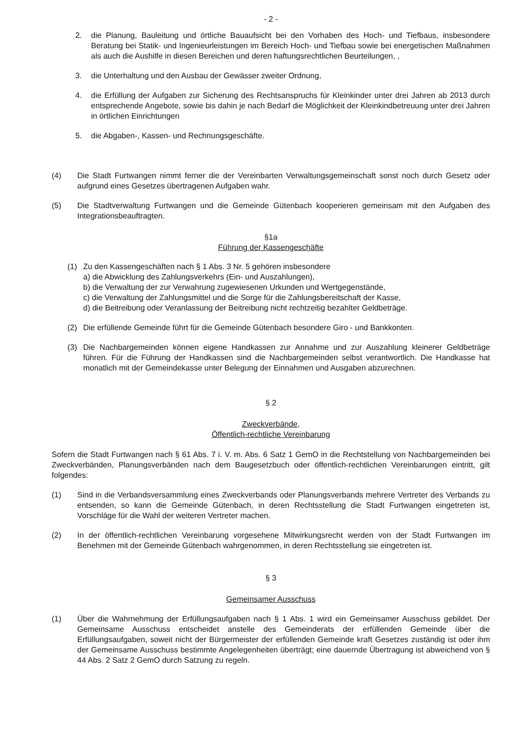- 2 -
2. die Planung, Bauleitung und örtliche Bauaufsicht bei den Vorhaben des Hoch- und Tiefbaus, insbesondere Beratung bei Statik- und Ingenieurleistungen im Bereich Hoch- und Tiefbau sowie bei energetischen Maßnahmen als auch die Aushilfe in diesen Bereichen und deren haftungsrechtlichen Beurteilungen, ,
3. die Unterhaltung und den Ausbau der Gewässer zweiter Ordnung,
4. die Erfüllung der Aufgaben zur Sicherung des Rechtsanspruchs für Kleinkinder unter drei Jahren ab 2013 durch entsprechende Angebote, sowie bis dahin je nach Bedarf die Möglichkeit der Kleinkindbetreuung unter drei Jahren in örtlichen Einrichtungen
5. die Abgaben-, Kassen- und Rechnungsgeschäfte.
(4) Die Stadt Furtwangen nimmt ferner die der Vereinbarten Verwaltungsgemeinschaft sonst noch durch Gesetz oder aufgrund eines Gesetzes übertragenen Aufgaben wahr.
(5) Die Stadtverwaltung Furtwangen und die Gemeinde Gütenbach kooperieren gemeinsam mit den Aufgaben des Integrationsbeauftragten.
§1a
Führung der Kassengeschäfte
(1) Zu den Kassengeschäften nach § 1 Abs. 3 Nr. 5 gehören insbesondere
a) die Abwicklung des Zahlungsverkehrs (Ein- und Auszahlungen),
b) die Verwaltung der zur Verwahrung zugewiesenen Urkunden und Wertgegenstände,
c) die Verwaltung der Zahlungsmittel und die Sorge für die Zahlungsbereitschaft der Kasse,
d) die Beitreibung oder Veranlassung der Beitreibung nicht rechtzeitig bezahlter Geldbeträge.
(2) Die erfüllende Gemeinde führt für die Gemeinde Gütenbach besondere Giro - und Bankkonten.
(3) Die Nachbargemeinden können eigene Handkassen zur Annahme und zur Auszahlung kleinerer Geldbeträge führen. Für die Führung der Handkassen sind die Nachbargemeinden selbst verantwortlich. Die Handkasse hat monatlich mit der Gemeindekasse unter Belegung der Einnahmen und Ausgaben abzurechnen.
§ 2
Zweckverbände,
Öffentlich-rechtliche Vereinbarung
Sofern die Stadt Furtwangen nach § 61 Abs. 7 i. V. m. Abs. 6 Satz 1 GemO in die Rechtstellung von Nachbargemeinden bei Zweckverbänden, Planungsverbänden nach dem Baugesetzbuch oder öffentlich-rechtlichen Vereinbarungen eintritt, gilt folgendes:
(1) Sind in die Verbandsversammlung eines Zweckverbands oder Planungsverbands mehrere Vertreter des Verbands zu entsenden, so kann die Gemeinde Gütenbach, in deren Rechtsstellung die Stadt Furtwangen eingetreten ist, Vorschläge für die Wahl der weiteren Vertreter machen.
(2) In der öffentlich-rechtlichen Vereinbarung vorgesehene Mitwirkungsrecht werden von der Stadt Furtwangen im Benehmen mit der Gemeinde Gütenbach wahrgenommen, in deren Rechtsstellung sie eingetreten ist.
§ 3
Gemeinsamer Ausschuss
(1) Über die Wahrnehmung der Erfüllungsaufgaben nach § 1 Abs. 1 wird ein Gemeinsamer Ausschuss gebildet. Der Gemeinsame Ausschuss entscheidet anstelle des Gemeinderats der erfüllenden Gemeinde über die Erfüllungsaufgaben, soweit nicht der Bürgermeister der erfüllenden Gemeinde kraft Gesetzes zuständig ist oder ihm der Gemeinsame Ausschuss bestimmte Angelegenheiten überträgt; eine dauernde Übertragung ist abweichend von § 44 Abs. 2 Satz 2 GemO durch Satzung zu regeln.